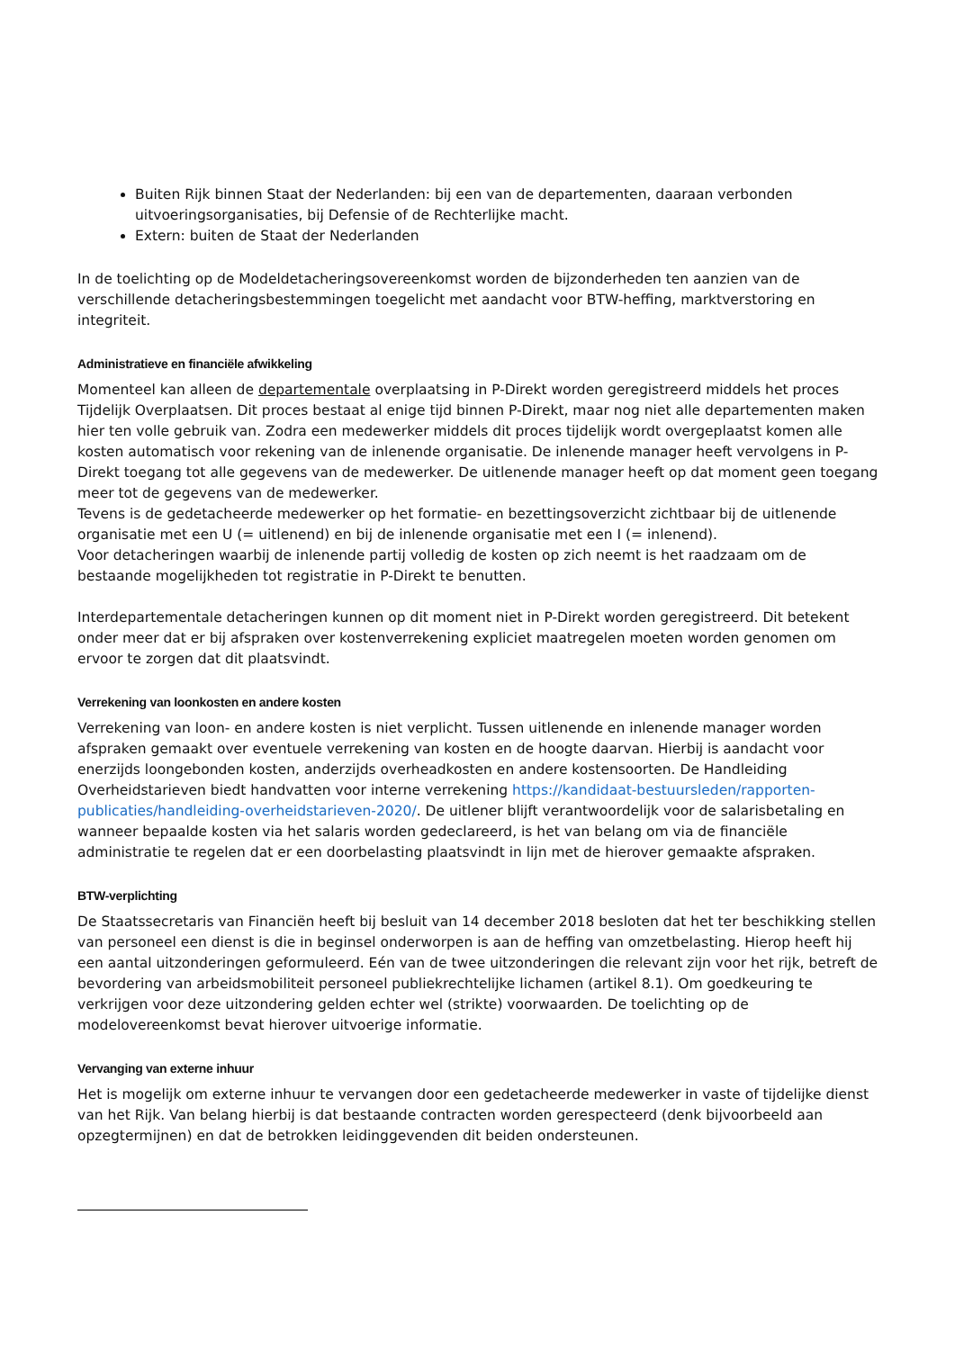Buiten Rijk binnen Staat der Nederlanden: bij een van de departementen, daaraan verbonden uitvoeringsorganisaties, bij Defensie of de Rechterlijke macht.
Extern: buiten de Staat der Nederlanden
In de toelichting op de Modeldetacheringsovereenkomst worden de bijzonderheden ten aanzien van de verschillende detacheringsbestemmingen toegelicht met aandacht voor BTW-heffing, marktverstoring en integriteit.
Administratieve en financiële afwikkeling
Momenteel kan alleen de departementale overplaatsing in P-Direkt worden geregistreerd middels het proces Tijdelijk Overplaatsen. Dit proces bestaat al enige tijd binnen P-Direkt, maar nog niet alle departementen maken hier ten volle gebruik van. Zodra een medewerker middels dit proces tijdelijk wordt overgeplaatst komen alle kosten automatisch voor rekening van de inlenende organisatie. De inlenende manager heeft vervolgens in P-Direkt toegang tot alle gegevens van de medewerker. De uitlenende manager heeft op dat moment geen toegang meer tot de gegevens van de medewerker.
Tevens is de gedetacheerde medewerker op het formatie- en bezettingsoverzicht zichtbaar bij de uitlenende organisatie met een U (= uitlenend) en bij de inlenende organisatie met een I (= inlenend).
Voor detacheringen waarbij de inlenende partij volledig de kosten op zich neemt is het raadzaam om de bestaande mogelijkheden tot registratie in P-Direkt te benutten.
Interdepartementale detacheringen kunnen op dit moment niet in P-Direkt worden geregistreerd. Dit betekent onder meer dat er bij afspraken over kostenverrekening expliciet maatregelen moeten worden genomen om ervoor te zorgen dat dit plaatsvindt.
Verrekening van loonkosten en andere kosten
Verrekening van loon- en andere kosten is niet verplicht. Tussen uitlenende en inlenende manager worden afspraken gemaakt over eventuele verrekening van kosten en de hoogte daarvan. Hierbij is aandacht voor enerzijds loongebonden kosten, anderzijds overheadkosten en andere kostensoorten. De Handleiding Overheidstarieven biedt handvatten voor interne verrekening https://kandidaat-bestuursleden/rapporten-publicaties/handleiding-overheidstarieven-2020/. De uitlener blijft verantwoordelijk voor de salarisbetaling en wanneer bepaalde kosten via het salaris worden gedeclareerd, is het van belang om via de financiële administratie te regelen dat er een doorbelasting plaatsvindt in lijn met de hierover gemaakte afspraken.
BTW-verplichting
De Staatssecretaris van Financiën heeft bij besluit van 14 december 2018 besloten dat het ter beschikking stellen van personeel een dienst is die in beginsel onderworpen is aan de heffing van omzetbelasting. Hierop heeft hij een aantal uitzonderingen geformuleerd. Eén van de twee uitzonderingen die relevant zijn voor het rijk, betreft de bevordering van arbeidsmobiliteit personeel publiekrechtelijke lichamen (artikel 8.1). Om goedkeuring te verkrijgen voor deze uitzondering gelden echter wel (strikte) voorwaarden. De toelichting op de modelovereenkomst bevat hierover uitvoerige informatie.
Vervanging van externe inhuur
Het is mogelijk om externe inhuur te vervangen door een gedetacheerde medewerker in vaste of tijdelijke dienst van het Rijk. Van belang hierbij is dat bestaande contracten worden gerespecteerd (denk bijvoorbeeld aan opzegtermijnen) en dat de betrokken leidinggevenden dit beiden ondersteunen.